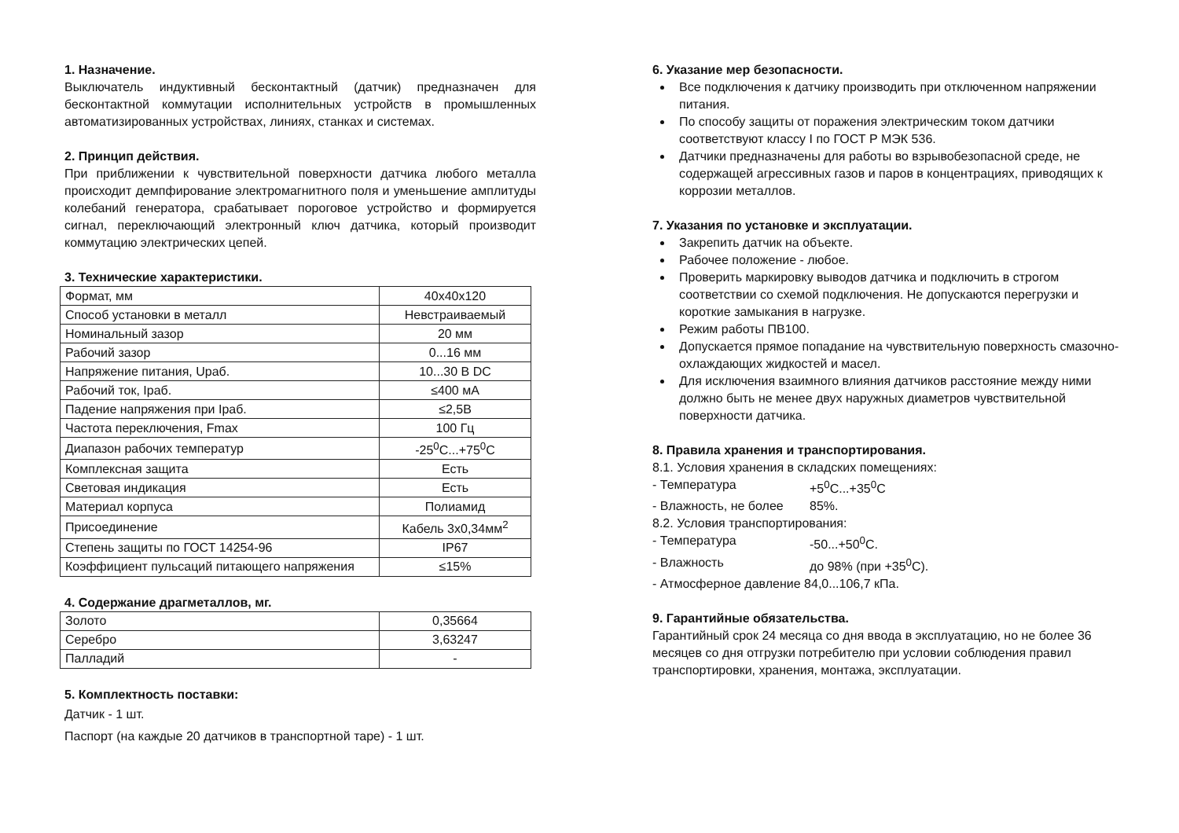1. Назначение.
Выключатель индуктивный бесконтактный (датчик) предназначен для бесконтактной коммутации исполнительных устройств в промышленных автоматизированных устройствах, линиях, станках и системах.
2. Принцип действия.
При приближении к чувствительной поверхности датчика любого металла происходит демпфирование электромагнитного поля и уменьшение амплитуды колебаний генератора, срабатывает пороговое устройство и формируется сигнал, переключающий электронный ключ датчика, который производит коммутацию электрических цепей.
3. Технические характеристики.
| Формат, мм | 40x40x120 |
| Способ установки в металл | Невстраиваемый |
| Номинальный зазор | 20 мм |
| Рабочий зазор | 0...16 мм |
| Напряжение питания, Uраб. | 10...30 В DC |
| Рабочий ток, Iраб. | ≤400 мА |
| Падение напряжения при Iраб. | ≤2,5В |
| Частота переключения, Fmax | 100 Гц |
| Диапазон рабочих температур | -25<sup>0</sup>C...+75<sup>0</sup>C |
| Комплексная защита | Есть |
| Световая индикация | Есть |
| Материал корпуса | Полиамид |
| Присоединение | Кабель 3x0,34мм<sup>2</sup> |
| Степень защиты по ГОСТ 14254-96 | IP67 |
| Коэффициент пульсаций питающего напряжения | ≤15% |
4. Содержание драгметаллов, мг.
| Золото | 0,35664 |
| Серебро | 3,63247 |
| Палладий | - |
5. Комплектность поставки:
Датчик - 1 шт.
Паспорт (на каждые 20 датчиков в транспортной таре) - 1 шт.
6. Указание мер безопасности.
Все подключения к датчику производить при отключенном напряжении питания.
По способу защиты от поражения электрическим током датчики соответствуют классу I по ГОСТ Р МЭК 536.
Датчики предназначены для работы во взрывобезопасной среде, не содержащей агрессивных газов и паров в концентрациях, приводящих к коррозии металлов.
7. Указания по установке и эксплуатации.
Закрепить датчик на объекте.
Рабочее положение - любое.
Проверить маркировку выводов датчика и подключить в строгом соответствии со схемой подключения. Не допускаются перегрузки и короткие замыкания в нагрузке.
Режим работы ПВ100.
Допускается прямое попадание на чувствительную поверхность смазочно-охлаждающих жидкостей и масел.
Для исключения взаимного влияния датчиков расстояние между ними должно быть не менее двух наружных диаметров чувствительной поверхности датчика.
8. Правила хранения и транспортирования.
8.1. Условия хранения в складских помещениях:
- Температура +5<sup>0</sup>C...+35<sup>0</sup>C
- Влажность, не более 85%.
8.2. Условия транспортирования:
- Температура -50...+50<sup>0</sup>C.
- Влажность до 98% (при +35<sup>0</sup>C).
- Атмосферное давление 84,0...106,7 кПа.
9. Гарантийные обязательства.
Гарантийный срок 24 месяца со дня ввода в эксплуатацию, но не более 36 месяцев со дня отгрузки потребителю при условии соблюдения правил транспортировки, хранения, монтажа, эксплуатации.